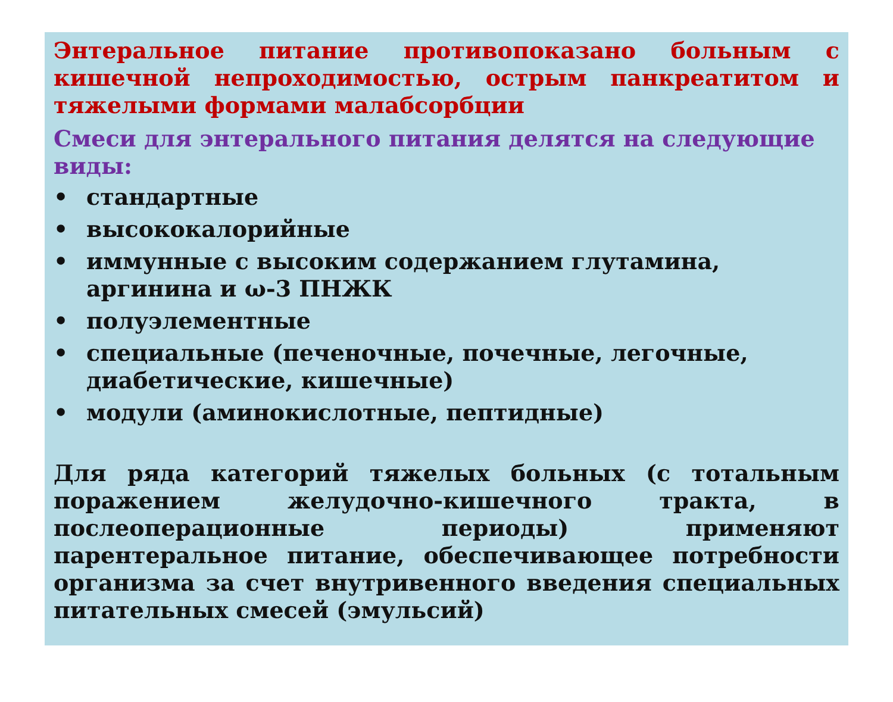Энтеральное питание противопоказано больным с кишечной непроходимостью, острым панкреатитом и тяжелыми формами малабсорбции
Смеси для энтерального питания делятся на следующие виды:
• стандартные
• высококалорийные
• иммунные с высоким содержанием глутамина, аргинина и ω-3 ПНЖК
• полуэлементные
• специальные (печеночные, почечные, легочные, диабетические, кишечные)
• модули (аминокислотные, пептидные)
Для ряда категорий тяжелых больных (с тотальным поражением желудочно-кишечного тракта, в послеоперационные периоды) применяют парентеральное питание, обеспечивающее потребности организма за счет внутривенного введения специальных питательных смесей (эмульсий)